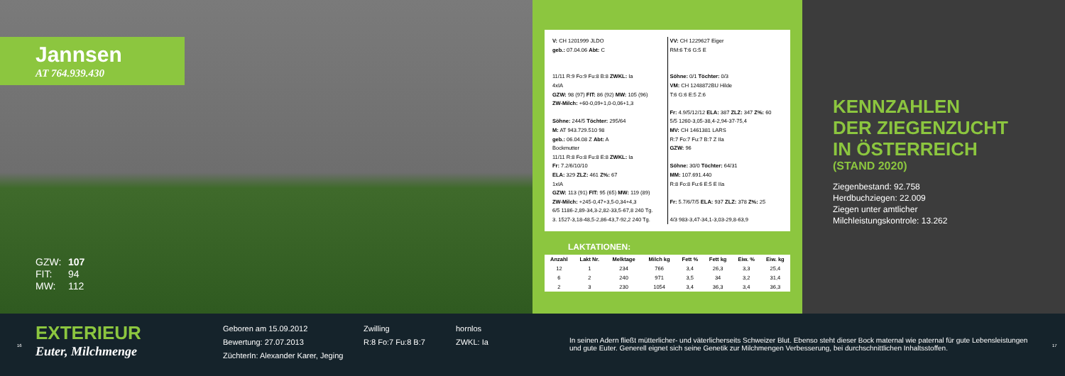Jannsen
AT 764.939.430
GZW: 107
FIT: 94
MW: 112
V: CH 1201999 JLDO
geb.: 07.04.06 Abt: C
11/11 R:9 Fo:9 Fu:8 B:8 ZWKL: Ia
4xIA
GZW: 98 (97) FIT: 86 (92) MW: 105 (96)
ZW-Milch: +60-0,09+1,0-0,06+1,3
Söhne: 244/5 Töchter: 295/64
M: AT 943.729.510 98
geb.: 06.04.08 Z Abt: A
Bockmutter
11/11 R:8 Fo:8 Fu:8 E:8 ZWKL: Ia
Fr: 7.2/6/10/10
ELA: 329 ZLZ: 461 Z%: 67
1xIA
GZW: 113 (91) FIT: 95 (65) MW: 119 (89)
ZW-Milch: +245-0,47+3,5-0,34+4,3
6/5 1186-2,89-34,3-2,82-33,5-67,8 240 Tg.
3. 1527-3,18-48,5-2,86-43,7-92,2 240 Tg.
VV: CH 1229627 Eiger
RM:6 T:6 G:5 E
Söhne: 0/1 Töchter: 0/3
VM: CH 1248872BU Hilde
T:6 G:6 E:5 Z:6
Fr: 4.9/5/12/12 ELA: 387 ZLZ: 347 Z%: 60
5/5 1260-3,05-38,4-2,94-37-75,4
MV: CH 1461381 LARS
R:7 Fo:7 Fu:7 B:7 Z IIa
GZW: 96
Söhne: 30/0 Töchter: 64/31
MM: 107.691.440
R:8 Fo:8 Fu:6 E:5 E IIa
Fr: 5.7/6/7/5 ELA: 937 ZLZ: 378 Z%: 25
4/3 983-3,47-34,1-3,03-29,8-63,9
LAKTATIONEN:
| Anzahl | Lakt Nr. | Melktage | Milch kg | Fett % | Fett kg | Eiw. % | Eiw. kg |
| --- | --- | --- | --- | --- | --- | --- | --- |
| 12 | 1 | 234 | 766 | 3,4 | 26,3 | 3,3 | 25,4 |
| 6 | 2 | 240 | 971 | 3,5 | 34 | 3,2 | 31,4 |
| 2 | 3 | 230 | 1054 | 3,4 | 36,3 | 3,4 | 36,3 |
KENNZAHLEN
DER ZIEGENZUCHT
IN ÖSTERREICH
(STAND 2020)
Ziegenbestand: 92.758
Herdbuchziegen: 22.009
Ziegen unter amtlicher
Milchleistungskontrole: 13.262
16
EXTERIEUR
Euter, Milchmenge
Geboren am 15.09.2012
Bewertung: 27.07.2013
ZüchterIn: Alexander Karer, Jeging
Zwilling
R:8 Fo:7 Fu:8 B:7
hornlos
ZWKL: Ia
In seinen Adern fließt mütterlicher- und väterlicherseits Schweizer Blut. Ebenso steht dieser Bock maternal wie paternal für gute Lebensleistungen und gute Euter. Generell eignet sich seine Genetik zur Milchmengen Verbesserung, bei durchschnittlichen Inhaltsstoffen.
17